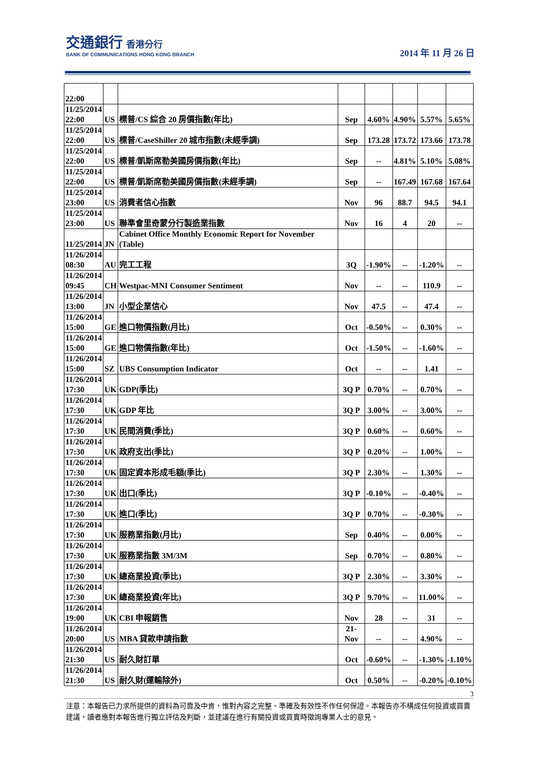交通銀行 香港分行
BANK OF COMMUNICATIONS HONG KONG BRANCH
2014 年 11 月 26 日
| 22:00 | | | | | | | |
| 11/25/2014 22:00 | US | 標普/CS 綜合 20 房價指數(年比) | Sep | 4.60% | 4.90% | 5.57% | 5.65% |
| 11/25/2014 22:00 | US | 標普/CaseShiller 20 城市指數(未經季調) | Sep | 173.28 | 173.72 | 173.66 | 173.78 |
| 11/25/2014 22:00 | US | 標普/凱斯席勒美國房價指數(年比) | Sep | -- | 4.81% | 5.10% | 5.08% |
| 11/25/2014 22:00 | US | 標普/凱斯席勒美國房價指數(未經季調) | Sep | -- | 167.49 | 167.68 | 167.64 |
| 11/25/2014 23:00 | US | 消費者信心指數 | Nov | 96 | 88.7 | 94.5 | 94.1 |
| 11/25/2014 23:00 | US | 聯準會里奇蒙分行製造業指數 | Nov | 16 | 4 | 20 | -- |
| 11/25/2014 | JN | Cabinet Office Monthly Economic Report for November (Table) | | | | | |
| 11/26/2014 08:30 | AU | 完工工程 | 3Q | -1.90% | -- | -1.20% | -- |
| 11/26/2014 09:45 | CH | Westpac-MNI Consumer Sentiment | Nov | -- | -- | 110.9 | -- |
| 11/26/2014 13:00 | JN | 小型企業信心 | Nov | 47.5 | -- | 47.4 | -- |
| 11/26/2014 15:00 | GE | 進口物價指數(月比) | Oct | -0.50% | -- | 0.30% | -- |
| 11/26/2014 15:00 | GE | 進口物價指數(年比) | Oct | -1.50% | -- | -1.60% | -- |
| 11/26/2014 15:00 | SZ | UBS Consumption Indicator | Oct | -- | -- | 1.41 | -- |
| 11/26/2014 17:30 | UK | GDP(季比) | 3Q P | 0.70% | -- | 0.70% | -- |
| 11/26/2014 17:30 | UK | GDP 年比 | 3Q P | 3.00% | -- | 3.00% | -- |
| 11/26/2014 17:30 | UK | 民間消費(季比) | 3Q P | 0.60% | -- | 0.60% | -- |
| 11/26/2014 17:30 | UK | 政府支出(季比) | 3Q P | 0.20% | -- | 1.00% | -- |
| 11/26/2014 17:30 | UK | 固定資本形成毛額(季比) | 3Q P | 2.30% | -- | 1.30% | -- |
| 11/26/2014 17:30 | UK | 出口(季比) | 3Q P | -0.10% | -- | -0.40% | -- |
| 11/26/2014 17:30 | UK | 進口(季比) | 3Q P | 0.70% | -- | -0.30% | -- |
| 11/26/2014 17:30 | UK | 服務業指數(月比) | Sep | 0.40% | -- | 0.00% | -- |
| 11/26/2014 17:30 | UK | 服務業指數 3M/3M | Sep | 0.70% | -- | 0.80% | -- |
| 11/26/2014 17:30 | UK | 總商業投資(季比) | 3Q P | 2.30% | -- | 3.30% | -- |
| 11/26/2014 17:30 | UK | 總商業投資(年比) | 3Q P | 9.70% | -- | 11.00% | -- |
| 11/26/2014 19:00 | UK | CBI 申報銷售 | Nov | 28 | -- | 31 | -- |
| 11/26/2014 20:00 | US | MBA 貸款申請指數 | 21-Nov | -- | -- | 4.90% | -- |
| 11/26/2014 21:30 | US | 耐久財訂單 | Oct | -0.60% | -- | -1.30% | -1.10% |
| 11/26/2014 21:30 | US | 耐久財(運輸除外) | Oct | 0.50% | -- | -0.20% | -0.10% |
3
注意：本報告已力求所提供的資料為可靠及中肯，惟對內容之完整、準確及有效性不作任何保證。本報告亦不構成任何投資或買賣建議，讀者應對本報告進行獨立評估及判斷，並建議在進行有關投資或買賣時徵詢專業人士的意見。